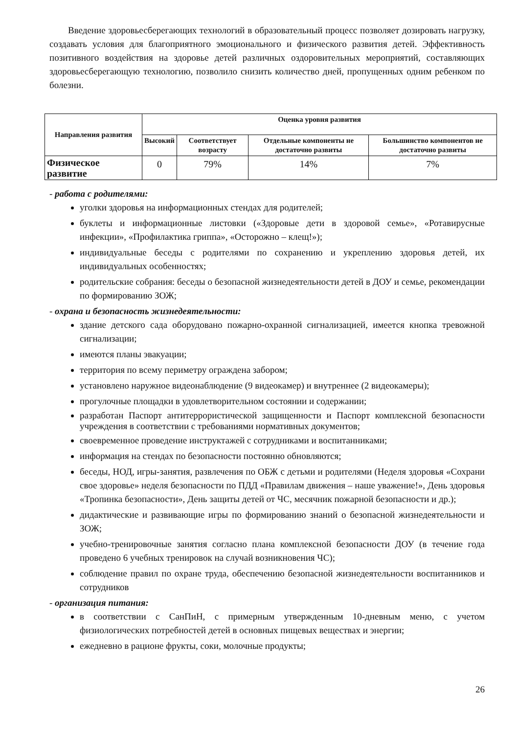Введение здоровьесберегающих технологий в образовательный процесс позволяет дозировать нагрузку, создавать условия для благоприятного эмоционального и физического развития детей. Эффективность позитивного воздействия на здоровье детей различных оздоровительных мероприятий, составляющих здоровьесберегающую технологию, позволило снизить количество дней, пропущенных одним ребенком по болезни.
| Направления развития | Оценка уровня развития | | | |
| --- | --- | --- | --- | --- |
| | Высокий | Соответствует возрасту | Отдельные компоненты не достаточно развиты | Большинство компонентов не достаточно развиты |
| Физическое развитие | 0 | 79% | 14% | 7% |
- работа с родителями:
уголки здоровья на информационных стендах для родителей;
буклеты и информационные листовки («Здоровые дети в здоровой семье», «Ротавирусные инфекции», «Профилактика гриппа», «Осторожно – клещ!»);
индивидуальные беседы с родителями по сохранению и укреплению здоровья детей, их индивидуальных особенностях;
родительские собрания: беседы о безопасной жизнедеятельности детей в ДОУ и семье, рекомендации по формированию ЗОЖ;
- охрана и безопасность жизнедеятельности:
здание детского сада оборудовано пожарно-охранной сигнализацией, имеется кнопка тревожной сигнализации;
имеются планы эвакуации;
территория по всему периметру ограждена забором;
установлено наружное видеонаблюдение (9 видеокамер) и внутреннее (2 видеокамеры);
прогулочные площадки в удовлетворительном состоянии и содержании;
разработан Паспорт антитеррористической защищенности и Паспорт комплексной безопасности учреждения в соответствии с требованиями нормативных документов;
своевременное проведение инструктажей с сотрудниками и воспитанниками;
информация на стендах по безопасности постоянно обновляются;
беседы, НОД, игры-занятия, развлечения по ОБЖ с детьми и родителями (Неделя здоровья «Сохрани свое здоровье» неделя безопасности по ПДД «Правилам движения – наше уважение!», День здоровья «Тропинка безопасности», День защиты детей от ЧС, месячник пожарной безопасности и др.);
дидактические и развивающие игры по формированию знаний о безопасной жизнедеятельности и ЗОЖ;
учебно-тренировочные занятия согласно плана комплексной безопасности ДОУ (в течение года проведено 6 учебных тренировок на случай возникновения ЧС);
соблюдение правил по охране труда, обеспечению безопасной жизнедеятельности воспитанников и сотрудников
- организация питания:
в соответствии с СанПиН, с примерным утвержденным 10-дневным меню, с учетом физиологических потребностей детей в основных пищевых веществах и энергии;
ежедневно в рационе фрукты, соки, молочные продукты;
26